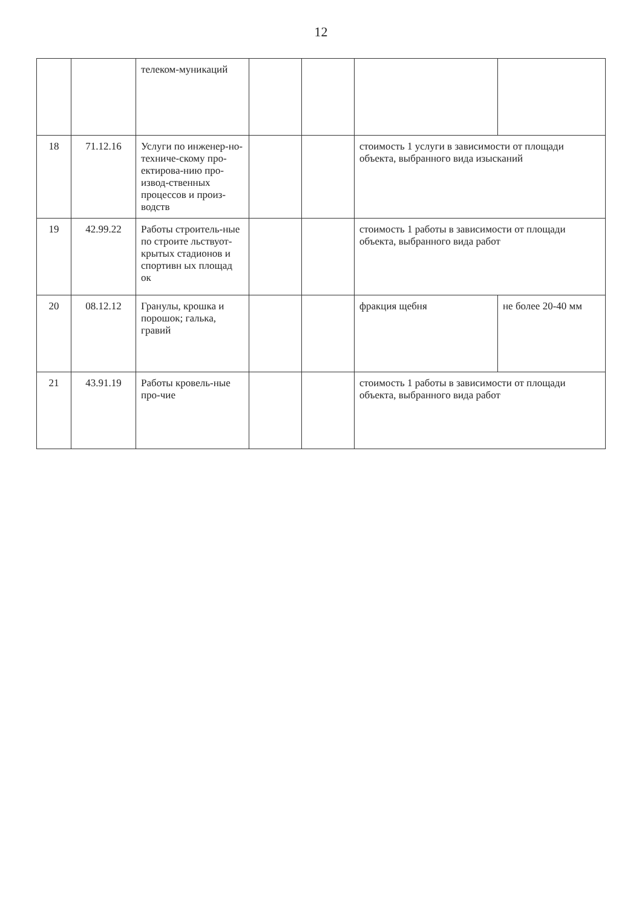12
| | | телеком-муникаций | | | | |
| 18 | 71.12.16 | Услуги по инженер-но-техниче-скому про-ектирова-нию про-извод-ственных процессов и произ-водств | | | стоимость 1 услуги в зависимости от площади объекта, выбранного вида изысканий | |
| 19 | 42.99.22 | Работы строитель-ные по строите льствуот-крытых стадионов и спортивн ых площад ок | | | стоимость 1 работы в зависимости от площади объекта, выбранного вида работ | |
| 20 | 08.12.12 | Гранулы, крошка и порошок; галька, гравий | | | фракция щебня | не более 20-40 мм |
| 21 | 43.91.19 | Работы кровель-ные про-чие | | | стоимость 1 работы в зависимости от площади объекта, выбранного вида работ | |